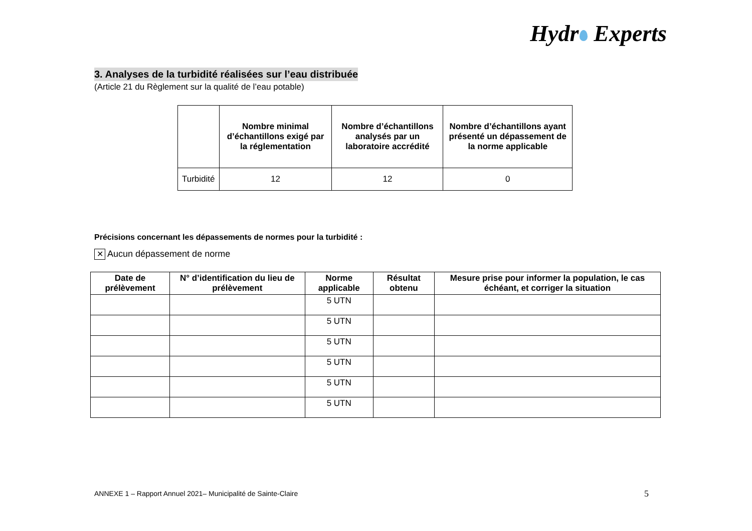Hydr Experts
3. Analyses de la turbidité réalisées sur l’eau distribuée
(Article 21 du Règlement sur la qualité de l’eau potable)
| | Nombre minimal d’échantillons exigé par la réglementation | Nombre d’échantillons analysés par un laboratoire accrédité | Nombre d’échantillons ayant présenté un dépassement de la norme applicable |
| --- | --- | --- | --- |
| Turbidité | 12 | 12 | 0 |
Précisions concernant les dépassements de normes pour la turbidité :
✕ Aucun dépassement de norme
| Date de prélèvement | N° d’identification du lieu de prélèvement | Norme applicable | Résultat obtenu | Mesure prise pour informer la population, le cas échéant, et corriger la situation |
| --- | --- | --- | --- | --- |
| | | 5 UTN | | |
| | | 5 UTN | | |
| | | 5 UTN | | |
| | | 5 UTN | | |
| | | 5 UTN | | |
| | | 5 UTN | | |
ANNEXE 1 – Rapport Annuel 2021– Municipalité de Sainte-Claire
5